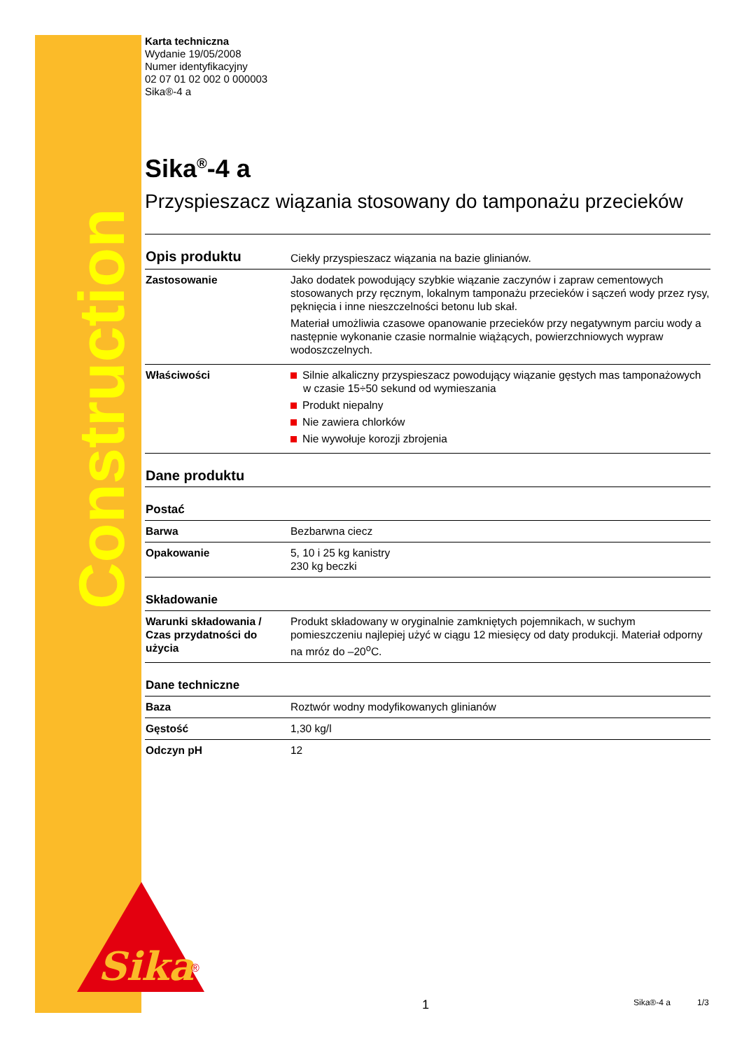Construction
Sika
®
Karta techniczna
Wydanie 19/05/2008
Numer identyfikacyjny
02 07 01 02 002 0 000003
Sika®-4 a
Sika<sup>®</sup>-4 a
Przyspieszacz wiązania stosowany do tamponażu przecieków
| Opis produktu | Ciekły przyspieszacz wiązania na bazie glinianów. |
| Zastosowanie | Jako dodatek powodujący szybkie wiązanie zaczynów i zapraw cementowych stosowanych przy ręcznym, lokalnym tamponażu przecieków i sączeń wody przez rysy, pęknięcia i inne nieszczelności betonu lub skał. Materiał umożliwia czasowe opanowanie przecieków przy negatywnym parciu wody a następnie wykonanie czasie normalnie wiążących, powierzchniowych wypraw wodoszczelnych. |
| Właściwości | Silnie alkaliczny przyspieszacz powodujący wiązanie gęstych mas tamponażowych w czasie 15÷50 sekund od wymieszania Produkt niepalny Nie zawiera chlorków Nie wywołuje korozji zbrojenia |
| Dane produktu | |
| Postać | |
| Barwa | Bezbarwna ciecz |
| Opakowanie | 5, 10 i 25 kg kanistry 230 kg beczki |
| Składowanie | |
| Warunki składowania / Czas przydatności do użycia | Produkt składowany w oryginalnie zamkniętych pojemnikach, w suchym pomieszczeniu najlepiej użyć w ciągu 12 miesięcy od daty produkcji. Materiał odporny na mróz do –20<sup>o</sup>C. |
| Dane techniczne | |
| Baza | Roztwór wodny modyfikowanych glinianów |
| Gęstość | 1,30 kg/l |
| Odczyn pH | 12 |
1 Sika®-4 a 1/3